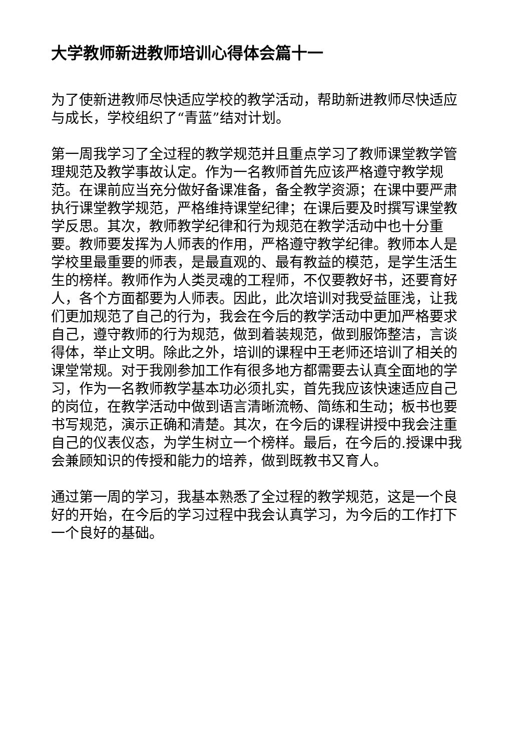大学教师新进教师培训心得体会篇十一
为了使新进教师尽快适应学校的教学活动，帮助新进教师尽快适应与成长，学校组织了“青蓝”结对计划。
第一周我学习了全过程的教学规范并且重点学习了教师课堂教学管理规范及教学事故认定。作为一名教师首先应该严格遵守教学规范。在课前应当充分做好备课准备，备全教学资源；在课中要严肃执行课堂教学规范，严格维持课堂纪律；在课后要及时撰写课堂教学反思。其次，教师教学纪律和行为规范在教学活动中也十分重要。教师要发挥为人师表的作用，严格遵守教学纪律。教师本人是学校里最重要的师表，是最直观的、最有教益的模范，是学生活生生的榜样。教师作为人类灵魂的工程师，不仅要教好书，还要育好人，各个方面都要为人师表。因此，此次培训对我受益匪浅，让我们更加规范了自己的行为，我会在今后的教学活动中更加严格要求自己，遵守教师的行为规范，做到着装规范，做到服饰整洁，言谈得体，举止文明。除此之外，培训的课程中王老师还培训了相关的课堂常规。对于我刚参加工作有很多地方都需要去认真全面地的学习，作为一名教师教学基本功必须扎实，首先我应该快速适应自己的岗位，在教学活动中做到语言清晰流畅、简练和生动；板书也要书写规范，演示正确和清楚。其次，在今后的课程讲授中我会注重自己的仪表仪态，为学生树立一个榜样。最后，在今后的.授课中我会兼顾知识的传授和能力的培养，做到既教书又育人。
通过第一周的学习，我基本熟悉了全过程的教学规范，这是一个良好的开始，在今后的学习过程中我会认真学习，为今后的工作打下一个良好的基础。